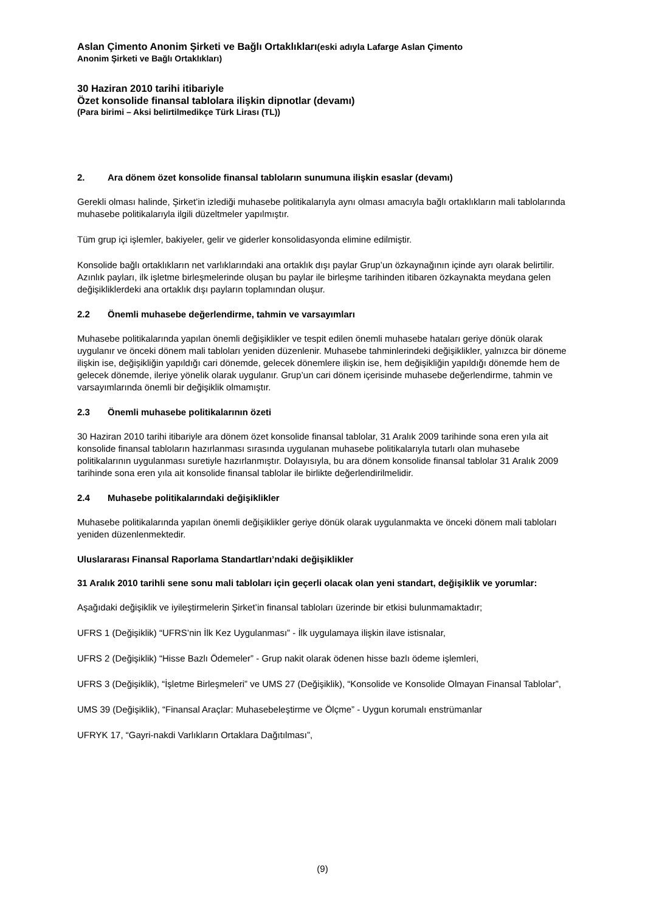Aslan Çimento Anonim Şirketi ve Bağlı Ortaklıkları(eski adıyla Lafarge Aslan Çimento
Anonim Şirketi ve Bağlı Ortaklıkları)
30 Haziran 2010 tarihi itibariyle
Özet konsolide finansal tablolara ilişkin dipnotlar (devamı)
(Para birimi – Aksi belirtilmedikçe Türk Lirası (TL))
2. Ara dönem özet konsolide finansal tabloların sunumuna ilişkin esaslar (devamı)
Gerekli olması halinde, Şirket’in izlediği muhasebe politikalarıyla aynı olması amacıyla bağlı ortaklıkların mali tablolarında muhasebe politikalarıyla ilgili düzeltmeler yapılmıştır.
Tüm grup içi işlemler, bakiyeler, gelir ve giderler konsolidasyonda elimine edilmiştir.
Konsolide bağlı ortaklıkların net varlıklarındaki ana ortaklık dışı paylar Grup’un özkaynağının içinde ayrı olarak belirtilir. Azınlık payları, ilk işletme birleşmelerinde oluşan bu paylar ile birleşme tarihinden itibaren özkaynakta meydana gelen değişikliklerdeki ana ortaklık dışı payların toplamından oluşur.
2.2 Önemli muhasebe değerlendirme, tahmin ve varsayımları
Muhasebe politikalarında yapılan önemli değişiklikler ve tespit edilen önemli muhasebe hataları geriye dönük olarak uygulanır ve önceki dönem mali tabloları yeniden düzenlenir. Muhasebe tahminlerindeki değişiklikler, yalnızca bir döneme ilişkin ise, değişikliğin yapıldığı cari dönemde, gelecek dönemlere ilişkin ise, hem değişikliğin yapıldığı dönemde hem de gelecek dönemde, ileriye yönelik olarak uygulanır. Grup’un cari dönem içerisinde muhasebe değerlendirme, tahmin ve varsayımlarında önemli bir değişiklik olmamıştır.
2.3 Önemli muhasebe politikalarının özeti
30 Haziran 2010 tarihi itibariyle ara dönem özet konsolide finansal tablolar, 31 Aralık 2009 tarihinde sona eren yıla ait konsolide finansal tabloların hazırlanması sırasında uygulanan muhasebe politikalarıyla tutarlı olan muhasebe politikalarının uygulanması suretiyle hazırlanmıştır. Dolayısıyla, bu ara dönem konsolide finansal tablolar 31 Aralık 2009 tarihinde sona eren yıla ait konsolide finansal tablolar ile birlikte değerlendirilmelidir.
2.4 Muhasebe politikalarındaki değişiklikler
Muhasebe politikalarında yapılan önemli değişiklikler geriye dönük olarak uygulanmakta ve önceki dönem mali tabloları yeniden düzenlenmektedir.
Uluslararası Finansal Raporlama Standartları’ndaki değişiklikler
31 Aralık 2010 tarihli sene sonu mali tabloları için geçerli olacak olan yeni standart, değişiklik ve yorumlar:
Aşağıdaki değişiklik ve iyileştirmelerin Şirket’in finansal tabloları üzerinde bir etkisi bulunmamaktadır;
UFRS 1 (Değişiklik) “UFRS’nin İlk Kez Uygulanması” - İlk uygulamaya ilişkin ilave istisnalar,
UFRS 2 (Değişiklik) “Hisse Bazlı Ödemeler” - Grup nakit olarak ödenen hisse bazlı ödeme işlemleri,
UFRS 3 (Değişiklik), “İşletme Birleşmeleri” ve UMS 27 (Değişiklik), “Konsolide ve Konsolide Olmayan Finansal Tablolar”,
UMS 39 (Değişiklik), “Finansal Araçlar: Muhasebeleştirme ve Ölçme” - Uygun korumalı enstrümanlar
UFRYK 17, “Gayri-nakdi Varlıkların Ortaklara Dağıtılması”,
(9)